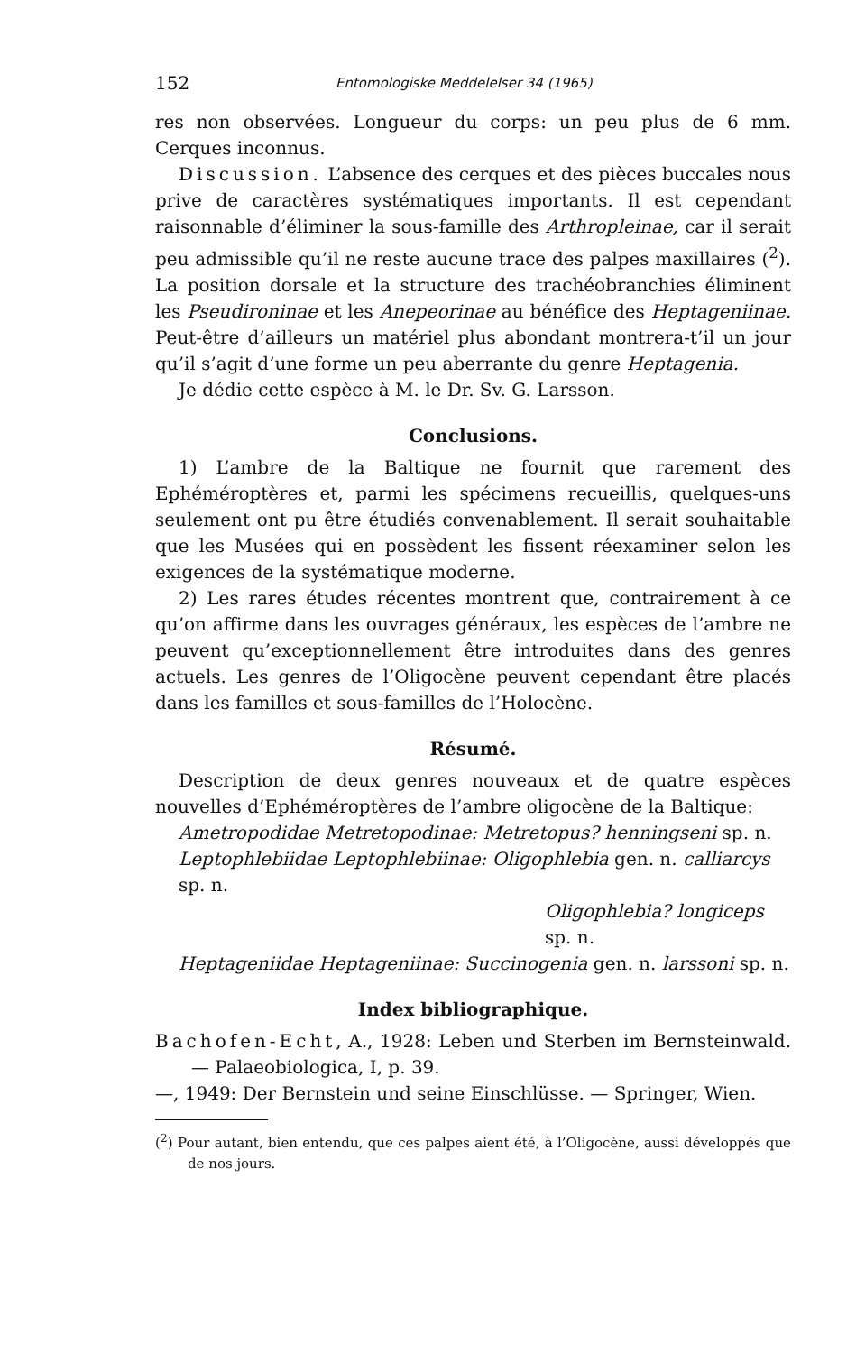152 Entomologiske Meddelelser 34 (1965)
res non observées. Longueur du corps: un peu plus de 6 mm. Cerques inconnus.
Discussion. L’absence des cerques et des pièces buccales nous prive de caractères systématiques importants. Il est cependant raisonnable d’éliminer la sous-famille des Arthropleinae, car il serait peu admissible qu’il ne reste aucune trace des palpes maxillaires (<sup>2</sup>). La position dorsale et la structure des trachéobranchies éliminent les Pseudironinae et les Anepeorinae au bénéfice des Heptageniinae. Peut-être d’ailleurs un matériel plus abondant montrera-t’il un jour qu’il s’agit d’une forme un peu aberrante du genre Heptagenia.
Je dédie cette espèce à M. le Dr. Sv. G. Larsson.
Conclusions.
1) L’ambre de la Baltique ne fournit que rarement des Ephéméroptères et, parmi les spécimens recueillis, quelques-uns seulement ont pu être étudiés convenablement. Il serait souhaitable que les Musées qui en possèdent les fissent réexaminer selon les exigences de la systématique moderne.
2) Les rares études récentes montrent que, contrairement à ce qu’on affirme dans les ouvrages généraux, les espèces de l’ambre ne peuvent qu’exceptionnellement être introduites dans des genres actuels. Les genres de l’Oligocène peuvent cependant être placés dans les familles et sous-familles de l’Holocène.
Résumé.
Description de deux genres nouveaux et de quatre espèces nouvelles d’Ephéméroptères de l’ambre oligocène de la Baltique:
Ametropodidae Metretopodinae: Metretopus? henningseni sp. n.
Leptophlebiidae Leptophlebiinae: Oligophlebia gen. n. calliarcys sp. n.
Oligophlebia? longiceps sp. n.
Heptageniidae Heptageniinae: Succinogenia gen. n. larssoni sp. n.
Index bibliographique.
Bachofen-Echt, A., 1928: Leben und Sterben im Bernsteinwald. — Palaeobiologica, I, p. 39.
—, 1949: Der Bernstein und seine Einschlüsse. — Springer, Wien.
(<sup>2</sup>) Pour autant, bien entendu, que ces palpes aient été, à l’Oligocène, aussi développés que de nos jours.